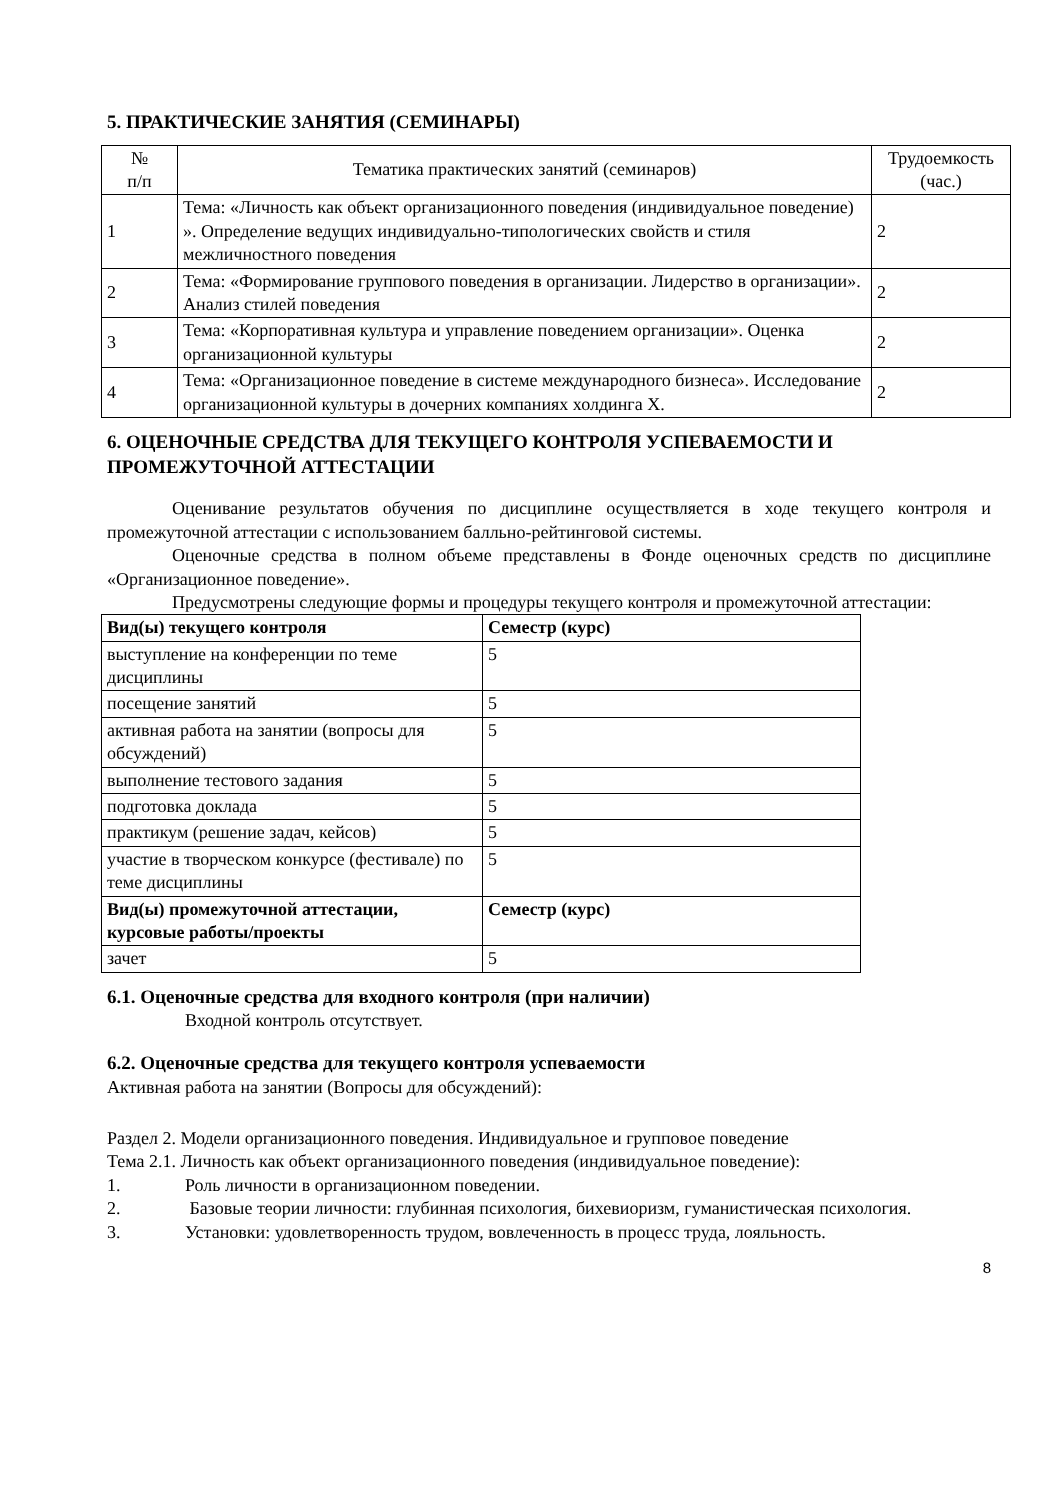5. ПРАКТИЧЕСКИЕ ЗАНЯТИЯ (СЕМИНАРЫ)
| № п/п | Тематика практических занятий (семинаров) | Трудоемкость (час.) |
| --- | --- | --- |
| 1 | Тема: «Личность как объект организационного поведения (индивидуальное поведение) ». Определение ведущих индивидуально-типологических свойств и стиля межличностного поведения | 2 |
| 2 | Тема: «Формирование группового поведения в организации. Лидерство в организации». Анализ стилей поведения | 2 |
| 3 | Тема: «Корпоративная культура и управление поведением организации». Оценка организационной культуры | 2 |
| 4 | Тема: «Организационное поведение в системе международного бизнеса». Исследование организационной культуры в дочерних компаниях холдинга Х. | 2 |
6. ОЦЕНОЧНЫЕ СРЕДСТВА ДЛЯ ТЕКУЩЕГО КОНТРОЛЯ УСПЕВАЕМОСТИ И ПРОМЕЖУТОЧНОЙ АТТЕСТАЦИИ
Оценивание результатов обучения по дисциплине осуществляется в ходе текущего контроля и промежуточной аттестации с использованием балльно-рейтинговой системы.
Оценочные средства в полном объеме представлены в Фонде оценочных средств по дисциплине «Организационное поведение».
Предусмотрены следующие формы и процедуры текущего контроля и промежуточной аттестации:
| Вид(ы) текущего контроля | Семестр (курс) |
| выступление на конференции по теме дисциплины | 5 |
| посещение занятий | 5 |
| активная работа на занятии (вопросы для обсуждений) | 5 |
| выполнение тестового задания | 5 |
| подготовка доклада | 5 |
| практикум (решение задач, кейсов) | 5 |
| участие в творческом конкурсе (фестивале) по теме дисциплины | 5 |
| Вид(ы) промежуточной аттестации, курсовые работы/проекты | Семестр (курс) |
| зачет | 5 |
6.1. Оценочные средства для входного контроля (при наличии)
Входной контроль отсутствует.
6.2. Оценочные средства для текущего контроля успеваемости
Активная работа на занятии (Вопросы для обсуждений):
Раздел 2. Модели организационного поведения. Индивидуальное и групповое поведение
Тема 2.1. Личность как объект организационного поведения (индивидуальное поведение):
1. Роль личности в организационном поведении.
2. Базовые теории личности: глубинная психология, бихевиоризм, гуманистическая психология.
3. Установки: удовлетворенность трудом, вовлеченность в процесс труда, лояльность.
8